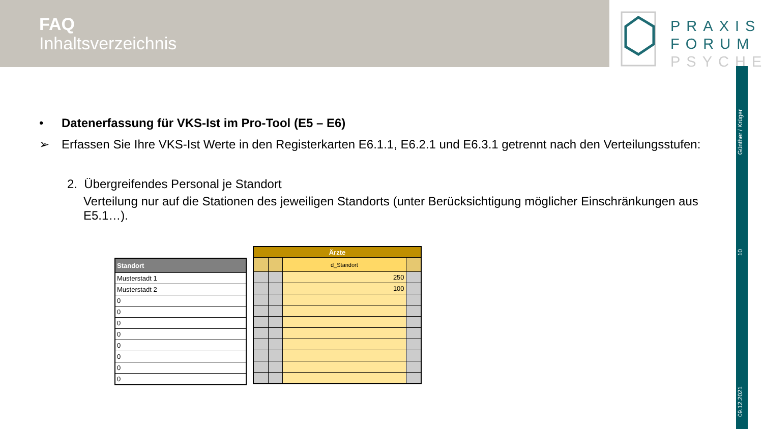FAQ
Inhaltsverzeichnis
PRAXIS
FORUM
PSYCHE
Günther / Krüger
10
09.12.2021
• Datenerfassung für VKS-Ist im Pro-Tool (E5 – E6)
➢ Erfassen Sie Ihre VKS-Ist Werte in den Registerkarten E6.1.1, E6.2.1 und E6.3.1 getrennt nach den Verteilungsstufen:
2. Übergreifendes Personal je Standort
Verteilung nur auf die Stationen des jeweiligen Standorts (unter Berücksichtigung möglicher Einschränkungen aus E5.1…).
| Standort |
| --- |
| Musterstadt 1 |
| Musterstadt 2 |
| 0 |
| 0 |
| 0 |
| 0 |
| 0 |
| 0 |
| 0 |
| 0 |
| Ärzte | | | |
| --- | --- | --- | --- |
| | | d_Standort | |
| | | 250 | |
| | | 100 | |